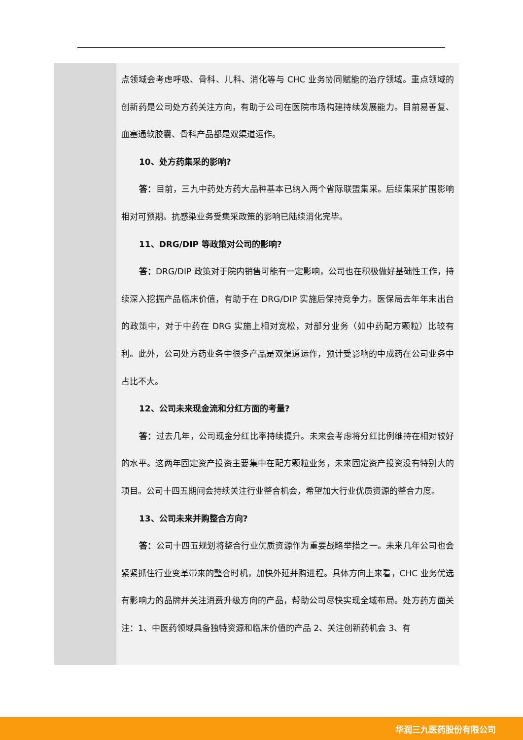| | 点领域会考虑呼吸、骨科、儿科、消化等与 CHC 业务协同赋能的治疗领域。重点领域的创新药是公司处方药关注方向，有助于公司在医院市场构建持续发展能力。目前易善复、血塞通软胶囊、骨科产品都是双渠道运作。 10、处方药集采的影响? 答： 目前，三九中药处方药大品种基本已纳入两个省际联盟集采。后续集采扩围影响相对可预期。抗感染业务受集采政策的影响已陆续消化完毕。 11、DRG/DIP 等政策对公司的影响? 答： DRG/DIP 政策对于院内销售可能有一定影响，公司也在积极做好基础性工作，持续深入挖掘产品临床价值，有助于在 DRG/DIP 实施后保持竞争力。医保局去年年末出台的政策中，对于中药在 DRG 实施上相对宽松，对部分业务（如中药配方颗粒）比较有利。此外，公司处方药业务中很多产品是双渠道运作，预计受影响的中成药在公司业务中占比不大。 12、公司未来现金流和分红方面的考量? 答： 过去几年，公司现金分红比率持续提升。未来会考虑将分红比例维持在相对较好的水平。这两年固定资产投资主要集中在配方颗粒业务，未来固定资产投资没有特别大的项目。公司十四五期间会持续关注行业整合机会，希望加大行业优质资源的整合力度。 13、公司未来并购整合方向? 答： 公司十四五规划将整合行业优质资源作为重要战略举措之一。未来几年公司也会紧紧抓住行业变革带来的整合时机，加快外延并购进程。具体方向上来看，CHC 业务优选有影响力的品牌并关注消费升级方向的产品，帮助公司尽快实现全域布局。处方药方面关注：1、中医药领域具备独特资源和临床价值的产品 2、关注创新药机会 3、有 |
华润三九医药股份有限公司